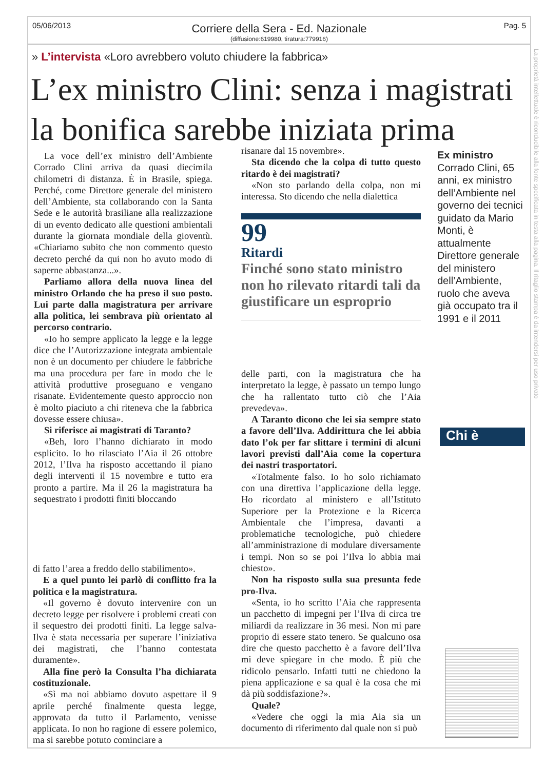05/06/2013 Pag. 5
Corriere della Sera - Ed. Nazionale
(diffusione:619980, tiratura:779916)
La proprietà intellettuale è riconducibile alla fonte specificata in testa alla pagina. Il ritaglio stampa è da intendersi per uso privato
» L’intervista «Loro avrebbero voluto chiudere la fabbrica»
L’ex ministro Clini: senza i magistrati la bonifica sarebbe iniziata prima
La voce dell’ex ministro dell’Ambiente Corrado Clini arriva da quasi diecimila chilometri di distanza. È in Brasile, spiega. Perché, come Direttore generale del ministero dell’Ambiente, sta collaborando con la Santa Sede e le autorità brasiliane alla realizzazione di un evento dedicato alle questioni ambientali durante la giornata mondiale della gioventù. «Chiariamo subito che non commento questo decreto perché da qui non ho avuto modo di saperne abbastanza...».
Parliamo allora della nuova linea del ministro Orlando che ha preso il suo posto. Lui parte dalla magistratura per arrivare alla politica, lei sembrava più orientato al percorso contrario.
«Io ho sempre applicato la legge e la legge dice che l’Autorizzazione integrata ambientale non è un documento per chiudere le fabbriche ma una procedura per fare in modo che le attività produttive proseguano e vengano risanate. Evidentemente questo approccio non è molto piaciuto a chi riteneva che la fabbrica dovesse essere chiusa».
Si riferisce ai magistrati di Taranto?
«Beh, loro l’hanno dichiarato in modo esplicito. Io ho rilasciato l’Aia il 26 ottobre 2012, l’Ilva ha risposto accettando il piano degli interventi il 15 novembre e tutto era pronto a partire. Ma il 26 la magistratura ha sequestrato i prodotti finiti bloccando
di fatto l’area a freddo dello stabilimento».
E a quel punto lei parlò di conflitto fra la politica e la magistratura.
«Il governo è dovuto intervenire con un decreto legge per risolvere i problemi creati con il sequestro dei prodotti finiti. La legge salva-Ilva è stata necessaria per superare l’iniziativa dei magistrati, che l’hanno contestata duramente».
Alla fine però la Consulta l’ha dichiarata costituzionale.
«Sì ma noi abbiamo dovuto aspettare il 9 aprile perché finalmente questa legge, approvata da tutto il Parlamento, venisse applicata. Io non ho ragione di essere polemico, ma si sarebbe potuto cominciare a
risanare dal 15 novembre».
Sta dicendo che la colpa di tutto questo ritardo è dei magistrati?
«Non sto parlando della colpa, non mi interessa. Sto dicendo che nella dialettica
99
Ritardi
Finché sono stato ministro non ho rilevato ritardi tali da giustificare un esproprio
delle parti, con la magistratura che ha interpretato la legge, è passato un tempo lungo che ha rallentato tutto ciò che l’Aia prevedeva».
A Taranto dicono che lei sia sempre stato a favore dell’Ilva. Addirittura che lei abbia dato l’ok per far slittare i termini di alcuni lavori previsti dall’Aia come la copertura dei nastri trasportatori.
«Totalmente falso. Io ho solo richiamato con una direttiva l’applicazione della legge. Ho ricordato al ministero e all’Istituto Superiore per la Protezione e la Ricerca Ambientale che l’impresa, davanti a problematiche tecnologiche, può chiedere all’amministrazione di modulare diversamente i tempi. Non so se poi l’Ilva lo abbia mai chiesto».
Non ha risposto sulla sua presunta fede pro-Ilva.
«Senta, io ho scritto l’Aia che rappresenta un pacchetto di impegni per l’Ilva di circa tre miliardi da realizzare in 36 mesi. Non mi pare proprio di essere stato tenero. Se qualcuno osa dire che questo pacchetto è a favore dell’Ilva mi deve spiegare in che modo. È più che ridicolo pensarlo. Infatti tutti ne chiedono la piena applicazione e sa qual è la cosa che mi dà più soddisfazione?».
Quale?
«Vedere che oggi la mia Aia sia un documento di riferimento dal quale non si può
Ex ministro
Corrado Clini, 65 anni, ex ministro dell’Ambiente nel governo dei tecnici guidato da Mario Monti, è attualmente Direttore generale del ministero dell’Ambiente, ruolo che aveva già occupato tra il 1991 e il 2011
Chi è